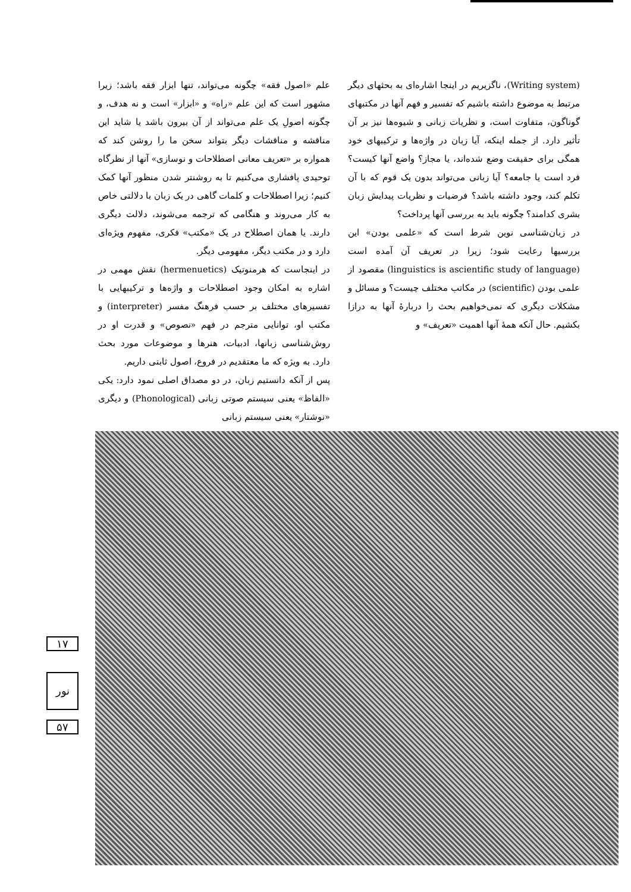علم «اصول فقه» چگونه می‌تواند، تنها ابزار فقه باشد؛ زیرا مشهور است که این علم «راه» و «ابزار» است و نه هدف، و چگونه اصولِ یک علم می‌تواند از آن بیرون باشد یا شاید این مناقشه و مناقشات دیگر بتواند سخن ما را روشن کند که همواره بر «تعریف معانی اصطلاحات و نوسازی» آنها از نظرگاه توحیدی پافشاری می‌کنیم تا به روشنتر شدن منظور آنها کمک کنیم؛ زیرا اصطلاحات و کلمات گاهی در یک زبان با دلالتی خاص به کار می‌روند و هنگامی که ترجمه می‌شوند، دلالت دیگری دارند. یا همان اصطلاح در یک «مکتب» فکری، مفهوم ویژه‌ای دارد و در مکتب دیگر، مفهومی دیگر.
در اینجاست که هرمنوتیک (hermenuetics) نقش مهمی در اشاره به امکان وجود اصطلاحات و واژه‌ها و ترکیبهایی با تفسیرهای مختلف بر حسب فرهنگ مفسر (interpreter) و مکتب او، توانایی مترجم در فهم «نصوص» و قدرت او در روش‌شناسی زبانها، ادبیات، هنرها و موضوعات مورد بحث دارد. به ویژه که ما معتقدیم در فروع، اصول ثابتی داریم.
پس از آنکه دانستیم زبان، در دو مصداق اصلی نمود دارد: یکی «الفاظ» یعنی سیستم صوتی زبانی (Phonological) و دیگری «نوشتار» یعنی سیستم زبانی
(Writing system)، ناگزیریم در اینجا اشاره‌ای به بحثهای دیگر مرتبط به موضوع داشته باشیم که تفسیر و فهم آنها در مکتبهای گوناگون، متفاوت است، و نظریات زبانی و شیوه‌ها نیز بر آن تأثیر دارد. از جمله اینکه، آیا زبان در واژه‌ها و ترکیبهای خود همگی برای حقیقت وضع شده‌اند، یا مجاز؟ واضع آنها کیست؟ فرد است یا جامعه؟ آیا زبانی می‌تواند بدون یک قوم که با آن تکلم کند، وجود داشته باشد؟ فرضیات و نظریات پیدایش زبان بشری کدامند؟ چگونه باید به بررسی آنها پرداخت؟
در زبان‌شناسی نوین شرط است که «علمی بودن» این بررسیها رعایت شود؛ زیرا در تعریف آن آمده است (linguistics is ascientific study of language) مقصود از علمی بودن (scientific) در مکاتب مختلف چیست؟ و مسائل و مشکلات دیگری که نمی‌خواهیم بحث را دربارهٔ آنها به درازا بکشیم. حال آنکه همهٔ آنها اهمیت «تعریف» و
۱۷
نور
۵۷